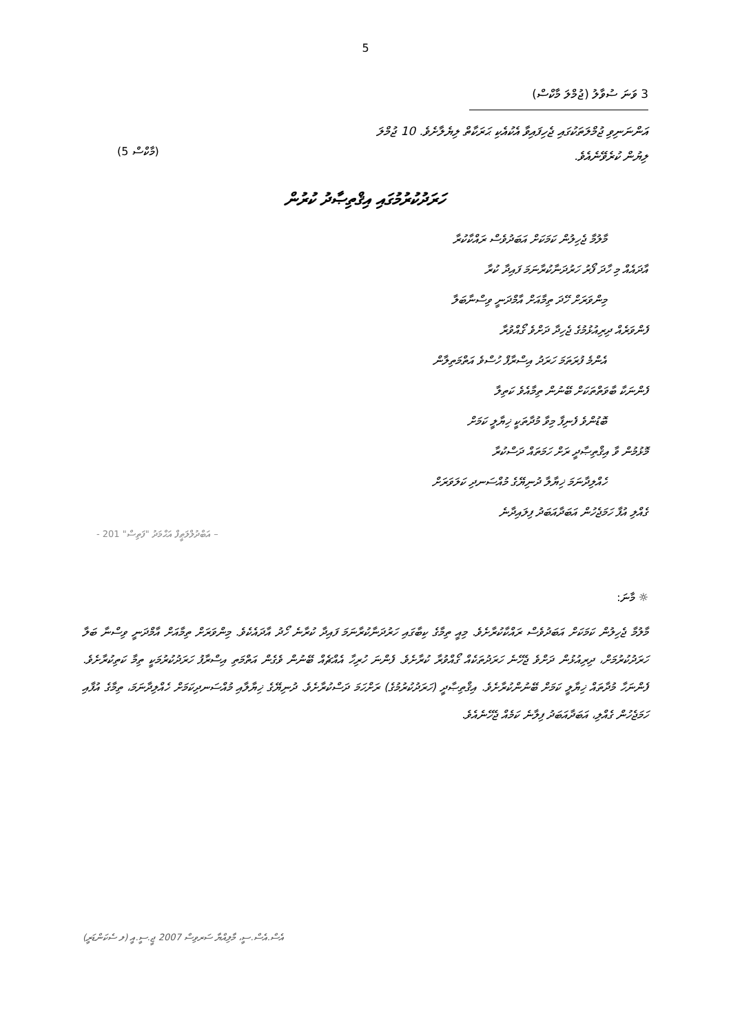5
3 ވަނަ ސުވާލު (ޖުމްލަ މާކްސް)
އަންނަނިވި ޖުމްލަތަކުގައި ޖެހިފައިވާ އެކުއެކި ޙަރަކާތް ލިޔެލާށެވެ. 10 ޖުމްލަ
ލިޔުން ކުރެވޭނެއެވެ.
(5 މާކްސް)
ހަރަދުކުރުމުގައި އިޤްތިޞާދު ކުރުން
މާލުމާ ޖެހިލުން ކަމަކަށް އަބަދުވެސް ރައްކާކުރާ
އާދައެއް މި ހާދަ ފޯރު ހަރުދަނާކުރާނަމަ ފައިދާ ކުރާ
މިންވަރަށް ހޭދަ ތިމާއަށް އާމްދަނީ ވިސްނާބަލާ
ފެންވަރެއް ދިރިއުޅުމުގެ ޖެހިދާ ދަށްވެ ގޯއްވުރާ
އެންމެ ފުރަތަމަ ހަރަދު އިސްރާފް ހުސްވެ އަތްމަތިލާން
ފެންނަކާ ބާވަތްތަކަށް ބޭނުން ތިމާއެވެ ކަތިލާ
ބޮޑުންވެ ފެނިފާ މިވާ މުދާތަކީ ޚިޔާލީ ކަމަށް
މޮޅުމުން ވާ އިޤްތިޞާދީ ރަށް ހަމަތައް ދަސްކުރާ
ހެއްލިދާނަމަ ޚިޔާލާ ދުނިޔޭގެ މުއްސަނދި ކަލަވަރަށް
ގެއްލި އުފާ ހަމަޖެހުން އަބަދާއަބަދު ފިލައިދާނެ
- އަބްދުލްލަޠީފް އަޙްމަދު "ފަތިސް" 201 –
☼ މާނަ:
މާލުމާ ޖެހިލުން ކަމަކަށް އަބަދުވެސް ރައްކާކުރާށެވެ. މިއީ ތިމާގެ ކިބާގައި ހަރުދަނާކުރާނަމަ ފައިދާ ކުރާނެ ހޯދު އާދައެކެވެ. މިންވަރަށް ތިމާއަށް އާމްދަނީ ވިސްނާ ބަލާ ހަރަދުކުރުމަށް، ދިރިއުޅުން ދަށްވެ ޖެހޭނެ ހަރަދުތަކެއް ގޯއްވުރާ ކުރާށެވެ. ފެންނަ ހުރިހާ އެއްޗެއް ބޭނުން ވެގެން އަތްމަތި އިސްރާފު ހަރަދުކުރުމަކީ ތިމާ ކަތިކުރާށެވެ. ފެންނަހާ މުދާތައް ޚިޔާލީ ކަމަށް ބޭނުންކުރާށެވެ. އިޤްތިޞާދީ (ހަރަދުކުރުމުގެ) ރަށްހަމަ ދަސްކުރާށެވެ. ދުނިޔޭގެ ޚިޔާލާއި މުއްސަނދިކަމަށް ހެއްލިދާނަމަ، ތިމާގެ އުފާއި ހަމަޖެހުން ގެއްލި، އަބަދާއަބަދު ފިލާނެ ކަމެއް ޖެހޭނެއެވެ.
އެސް.އެސް.ސީ، މާލިއްޔާ ސަރވިސް 2007 ޖީ.ސީ.އީ (ލ ސެކަންޑަރީ)